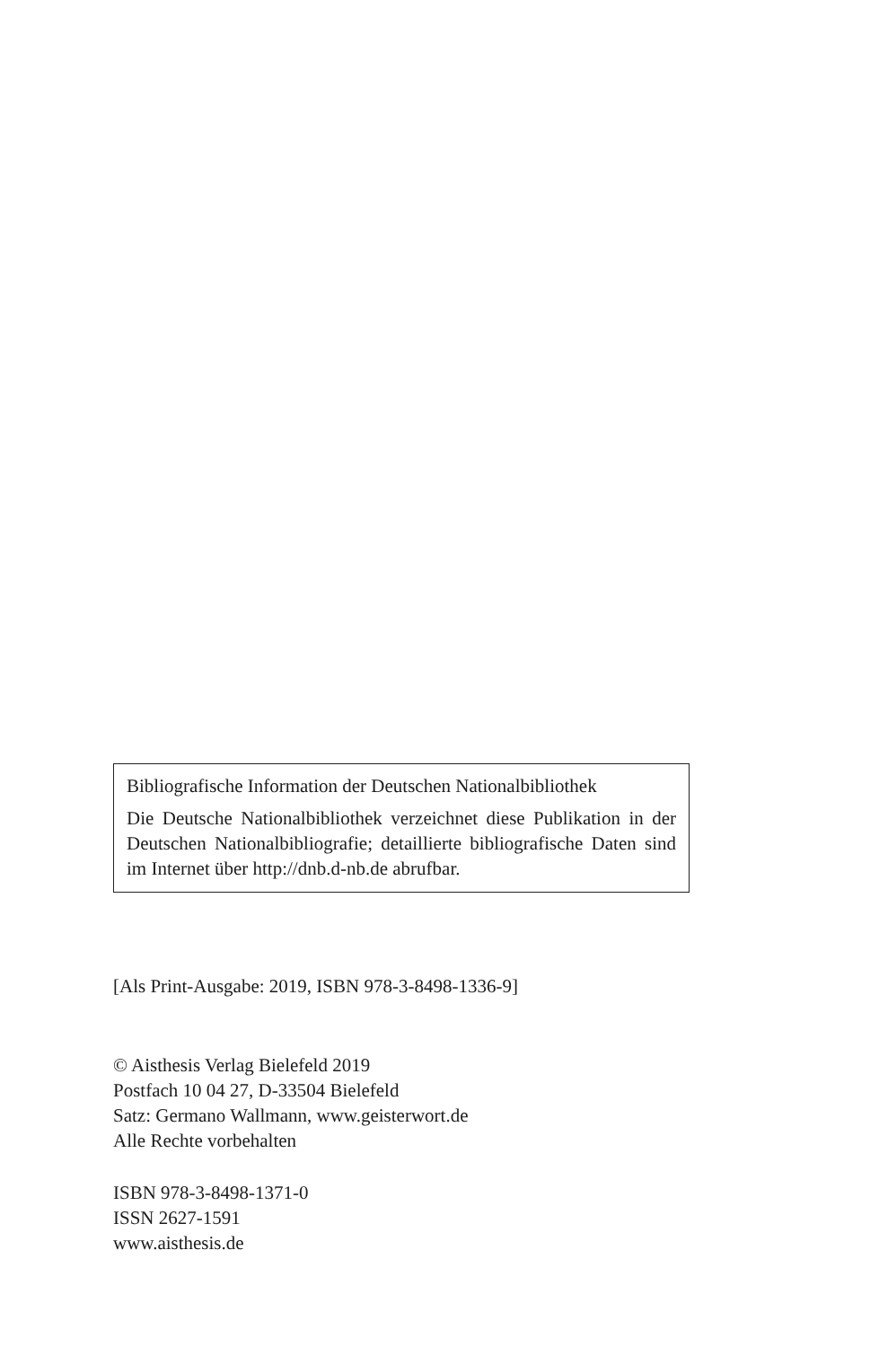Bibliografische Information der Deutschen Nationalbibliothek
Die Deutsche Nationalbibliothek verzeichnet diese Publikation in der Deutschen Nationalbibliografie; detaillierte bibliografische Daten sind im Internet über http://dnb.d-nb.de abrufbar.
[Als Print-Ausgabe: 2019, ISBN 978-3-8498-1336-9]
© Aisthesis Verlag Bielefeld 2019
Postfach 10 04 27, D-33504 Bielefeld
Satz: Germano Wallmann, www.geisterwort.de
Alle Rechte vorbehalten
ISBN 978-3-8498-1371-0
ISSN 2627-1591
www.aisthesis.de